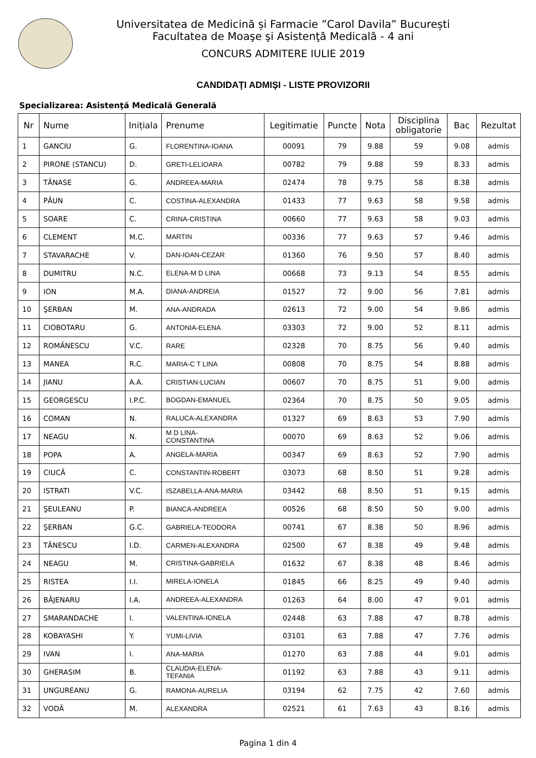Universitatea de Medicină și Farmacie ”Carol Davila” București
Facultatea de Moaşe şi Asistenţă Medicală - 4 ani
CONCURS ADMITERE IULIE 2019
CANDIDAŢI ADMIŞI - LISTE PROVIZORII
Specializarea: Asistenţă Medicală Generală
| Nr | Nume | Inițiala | Prenume | Legitimatie | Puncte | Nota | Disciplina obligatorie | Bac | Rezultat |
| --- | --- | --- | --- | --- | --- | --- | --- | --- | --- |
| 1 | GANCIU | G. | FLORENTINA-IOANA | 00091 | 79 | 9.88 | 59 | 9.08 | admis |
| 2 | PIRONE (STANCU) | D. | GRETI-LELIOARA | 00782 | 79 | 9.88 | 59 | 8.33 | admis |
| 3 | TĂNASE | G. | ANDREEA-MARIA | 02474 | 78 | 9.75 | 58 | 8.38 | admis |
| 4 | PĂUN | C. | COSTINA-ALEXANDRA | 01433 | 77 | 9.63 | 58 | 9.58 | admis |
| 5 | SOARE | C. | CRINA-CRISTINA | 00660 | 77 | 9.63 | 58 | 9.03 | admis |
| 6 | CLEMENT | M.C. | MARTIN | 00336 | 77 | 9.63 | 57 | 9.46 | admis |
| 7 | STAVARACHE | V. | DAN-IOAN-CEZAR | 01360 | 76 | 9.50 | 57 | 8.40 | admis |
| 8 | DUMITRU | N.C. | ELENA-M D LINA | 00668 | 73 | 9.13 | 54 | 8.55 | admis |
| 9 | ION | M.A. | DIANA-ANDREIA | 01527 | 72 | 9.00 | 56 | 7.81 | admis |
| 10 | ŞERBAN | M. | ANA-ANDRADA | 02613 | 72 | 9.00 | 54 | 9.86 | admis |
| 11 | CIOBOTARU | G. | ANTONIA-ELENA | 03303 | 72 | 9.00 | 52 | 8.11 | admis |
| 12 | ROMĂNESCU | V.C. | RARE | 02328 | 70 | 8.75 | 56 | 9.40 | admis |
| 13 | MANEA | R.C. | MARIA-C T LINA | 00808 | 70 | 8.75 | 54 | 8.88 | admis |
| 14 | JIANU | A.A. | CRISTIAN-LUCIAN | 00607 | 70 | 8.75 | 51 | 9.00 | admis |
| 15 | GEORGESCU | I.P.C. | BOGDAN-EMANUEL | 02364 | 70 | 8.75 | 50 | 9.05 | admis |
| 16 | COMAN | N. | RALUCA-ALEXANDRA | 01327 | 69 | 8.63 | 53 | 7.90 | admis |
| 17 | NEAGU | N. | M D LINA- CONSTANTINA | 00070 | 69 | 8.63 | 52 | 9.06 | admis |
| 18 | POPA | A. | ANGELA-MARIA | 00347 | 69 | 8.63 | 52 | 7.90 | admis |
| 19 | CIUCĂ | C. | CONSTANTIN-ROBERT | 03073 | 68 | 8.50 | 51 | 9.28 | admis |
| 20 | ISTRATI | V.C. | ISZABELLA-ANA-MARIA | 03442 | 68 | 8.50 | 51 | 9.15 | admis |
| 21 | ŞEULEANU | P. | BIANCA-ANDREEA | 00526 | 68 | 8.50 | 50 | 9.00 | admis |
| 22 | ŞERBAN | G.C. | GABRIELA-TEODORA | 00741 | 67 | 8.38 | 50 | 8.96 | admis |
| 23 | TĂNESCU | I.D. | CARMEN-ALEXANDRA | 02500 | 67 | 8.38 | 49 | 9.48 | admis |
| 24 | NEAGU | M. | CRISTINA-GABRIELA | 01632 | 67 | 8.38 | 48 | 8.46 | admis |
| 25 | RISTEA | I.I. | MIRELA-IONELA | 01845 | 66 | 8.25 | 49 | 9.40 | admis |
| 26 | BĂJENARU | I.A. | ANDREEA-ALEXANDRA | 01263 | 64 | 8.00 | 47 | 9.01 | admis |
| 27 | SMARANDACHE | I. | VALENTINA-IONELA | 02448 | 63 | 7.88 | 47 | 8.78 | admis |
| 28 | KOBAYASHI | Y. | YUMI-LIVIA | 03101 | 63 | 7.88 | 47 | 7.76 | admis |
| 29 | IVAN | I. | ANA-MARIA | 01270 | 63 | 7.88 | 44 | 9.01 | admis |
| 30 | GHERASIM | B. | CLAUDIA-ELENA- TEFANIA | 01192 | 63 | 7.88 | 43 | 9.11 | admis |
| 31 | UNGUREANU | G. | RAMONA-AURELIA | 03194 | 62 | 7.75 | 42 | 7.60 | admis |
| 32 | VODĂ | M. | ALEXANDRA | 02521 | 61 | 7.63 | 43 | 8.16 | admis |
Pagina 1 din 4